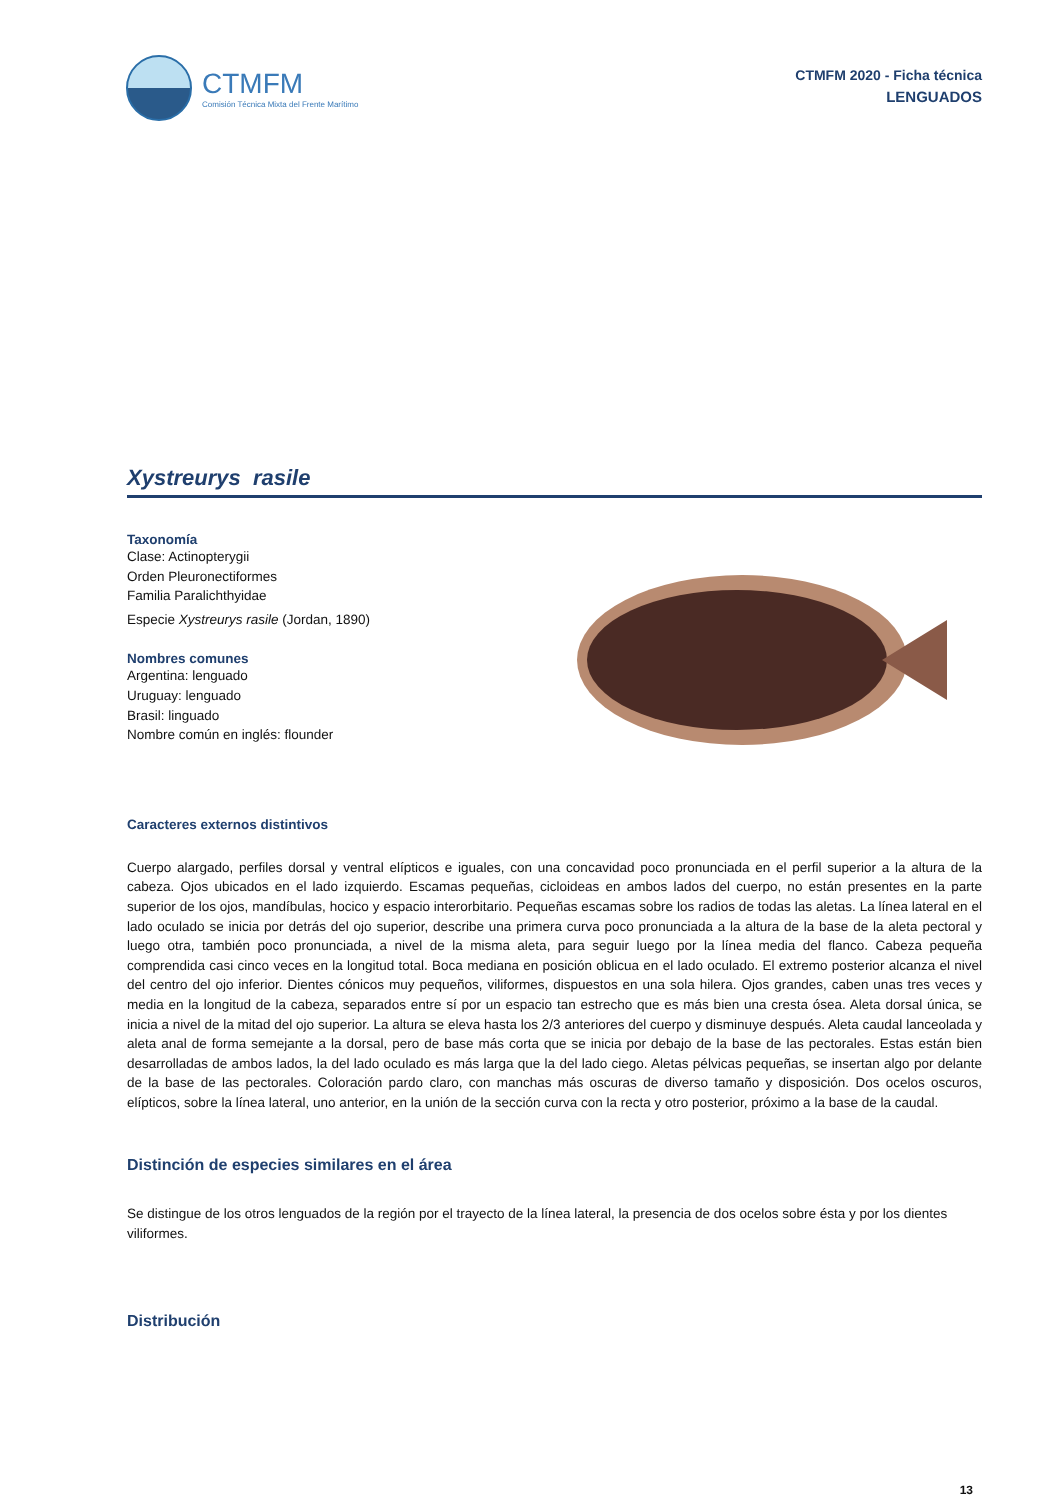CTMFM
Comisión Técnica Mixta del Frente Marítimo
CTMFM 2020 - Ficha técnica
LENGUADOS
Xystreurys rasile
Taxonomía
Clase: Actinopterygii
Orden Pleuronectiformes
Familia Paralichthyidae
Especie Xystreurys rasile (Jordan, 1890)
Nombres comunes
Argentina: lenguado
Uruguay: lenguado
Brasil: linguado
Nombre común en inglés: flounder
Caracteres externos distintivos
Cuerpo alargado, perfiles dorsal y ventral elípticos e iguales, con una concavidad poco pronunciada en el perfil superior a la altura de la cabeza. Ojos ubicados en el lado izquierdo. Escamas pequeñas, cicloideas en ambos lados del cuerpo, no están presentes en la parte superior de los ojos, mandíbulas, hocico y espacio interorbitario. Pequeñas escamas sobre los radios de todas las aletas. La línea lateral en el lado oculado se inicia por detrás del ojo superior, describe una primera curva poco pronunciada a la altura de la base de la aleta pectoral y luego otra, también poco pronunciada, a nivel de la misma aleta, para seguir luego por la línea media del flanco. Cabeza pequeña comprendida casi cinco veces en la longitud total. Boca mediana en posición oblicua en el lado oculado. El extremo posterior alcanza el nivel del centro del ojo inferior. Dientes cónicos muy pequeños, viliformes, dispuestos en una sola hilera. Ojos grandes, caben unas tres veces y media en la longitud de la cabeza, separados entre sí por un espacio tan estrecho que es más bien una cresta ósea. Aleta dorsal única, se inicia a nivel de la mitad del ojo superior. La altura se eleva hasta los 2/3 anteriores del cuerpo y disminuye después. Aleta caudal lanceolada y aleta anal de forma semejante a la dorsal, pero de base más corta que se inicia por debajo de la base de las pectorales. Estas están bien desarrolladas de ambos lados, la del lado oculado es más larga que la del lado ciego. Aletas pélvicas pequeñas, se insertan algo por delante de la base de las pectorales. Coloración pardo claro, con manchas más oscuras de diverso tamaño y disposición. Dos ocelos oscuros, elípticos, sobre la línea lateral, uno anterior, en la unión de la sección curva con la recta y otro posterior, próximo a la base de la caudal.
Distinción de especies similares en el área
Se distingue de los otros lenguados de la región por el trayecto de la línea lateral, la presencia de dos ocelos sobre ésta y por los dientes viliformes.
Distribución
13